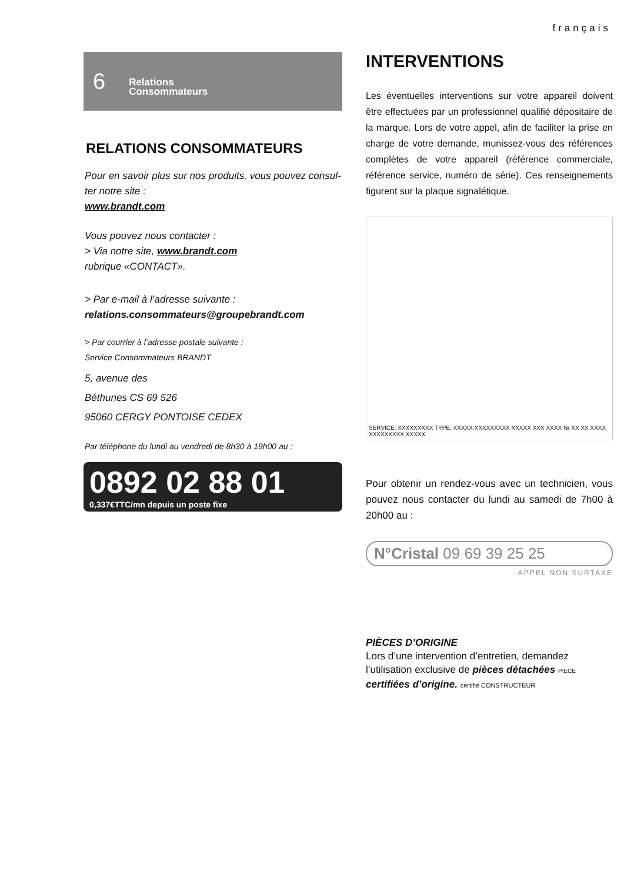français
6 Relations
Consommateurs
RELATIONS CONSOMMATEURS
Pour en savoir plus sur nos produits, vous pouvez consul-ter notre site :
www.brandt.com
Vous pouvez nous contacter :
> Via notre site, www.brandt.com
rubrique «CONTACT».
> Par e-mail à l’adresse suivante :
relations.consommateurs@groupebrandt.com
> Par courrier à l’adresse postale suivante :
Service Consommateurs BRANDT
5, avenue des
Béthunes CS 69 526
95060 CERGY PONTOISE CEDEX
Par téléphone du lundi au vendredi de 8h30 à 19h00 au :
0892 02 88 01
0,337€TTC/mn depuis un poste fixe
INTERVENTIONS
Les éventuelles interventions sur votre appareil doivent être effectuées par un professionnel qualifié dépositaire de la marque. Lors de votre appel, afin de faciliter la prise en charge de votre demande, munissez-vous des références complètes de votre appareil (référence commerciale, référence service, numéro de série). Ces renseignements figurent sur la plaque signalétique.
SERVICE: XXXXXXXXX TYPE: XXXXX XXXXXXXXX XXXXX XXX XXXX Nr XX XX XXXX XXXXXXXXX XXXXX
Pour obtenir un rendez-vous avec un technicien, vous pouvez nous contacter du lundi au samedi de 7h00 à 20h00 au :
N°Cristal 09 69 39 25 25
APPEL NON SURTAXE
PIÈCES D’ORIGINE
Lors d’une intervention d’entretien, demandez l’utilisation exclusive de pièces détachées PIECE
certifiées d’origine. certifié CONSTRUCTEUR